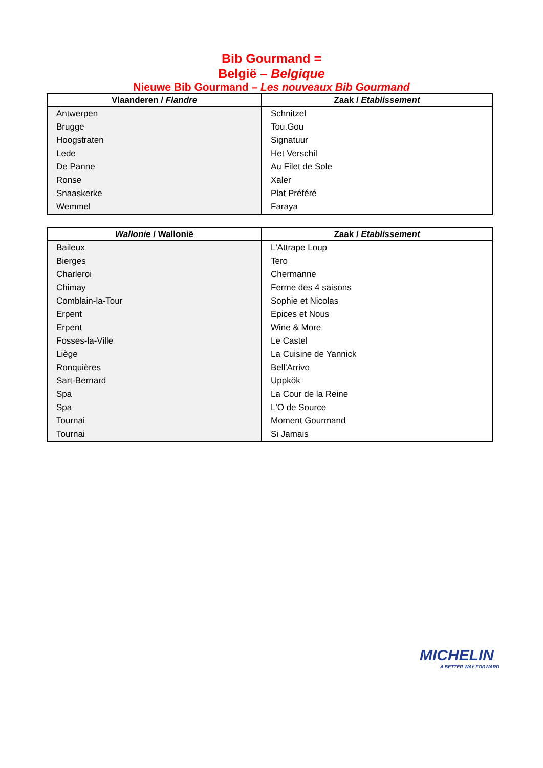Bib Gourmand =
België – Belgique
Nieuwe Bib Gourmand – Les nouveaux Bib Gourmand
| Vlaanderen / Flandre | Zaak / Etablissement |
| --- | --- |
| Antwerpen | Schnitzel |
| Brugge | Tou.Gou |
| Hoogstraten | Signatuur |
| Lede | Het Verschil |
| De Panne | Au Filet de Sole |
| Ronse | Xaler |
| Snaaskerke | Plat Préféré |
| Wemmel | Faraya |
| Wallonie / Wallonië | Zaak / Etablissement |
| --- | --- |
| Baileux | L'Attrape Loup |
| Bierges | Tero |
| Charleroi | Chermanne |
| Chimay | Ferme des 4 saisons |
| Comblain-la-Tour | Sophie et Nicolas |
| Erpent | Epices et Nous |
| Erpent | Wine & More |
| Fosses-la-Ville | Le Castel |
| Liège | La Cuisine de Yannick |
| Ronquières | Bell'Arrivo |
| Sart-Bernard | Uppkök |
| Spa | La Cour de la Reine |
| Spa | L'O de Source |
| Tournai | Moment Gourmand |
| Tournai | Si Jamais |
MICHELIN
A BETTER WAY FORWARD